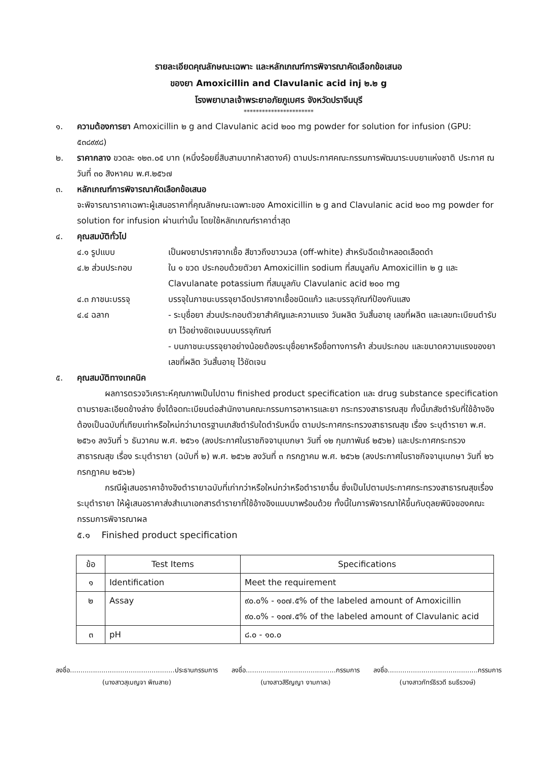รายละเอียดคุณลักษณะเฉพาะ และหลักเกณฑ์การพิจารณาคัดเลือกข้อเสนอ
ของยา Amoxicillin and Clavulanic acid inj ๒.๒ g
โรงพยาบาลเจ้าพระยาอภัยภูเบศร จังหวัดปราจีนบุรี
***********************
๑. ความต้องการยา Amoxicillin ๒ g and Clavulanic acid ๒๐๐ mg powder for solution for infusion (GPU: ๕๓๘๙๙๘)
๒. ราคากลาง ขวดละ ๑๒๓.๐๕ บาท (หนึ่งร้อยยี่สิบสามบาทห้าสตางค์) ตามประกาศคณะกรรมการพัฒนาระบบยาแห่งชาติ ประกาศ ณ วันที่ ๓๐ สิงหาคม พ.ศ.๒๕๖๗
๓. หลักเกณฑ์การพิจารณาคัดเลือกข้อเสนอ
จะพิจารณาราคาเฉพาะผู้เสนอราคาที่คุณลักษณะเฉพาะของ Amoxicillin ๒ g and Clavulanic acid ๒๐๐ mg powder for solution for infusion ผ่านเท่านั้น โดยใช้หลักเกณฑ์ราคาต่ำสุด
๔. คุณสมบัติทั่วไป
๔.๑ รูปแบบ เป็นผงยาปราศจากเชื้อ สีขาวถึงขาวนวล (off-white) สำหรับฉีดเข้าหลอดเลือดดำ
๔.๒ ส่วนประกอบ ใน ๑ ขวด ประกอบด้วยตัวยา Amoxicillin sodium ที่สมมูลกับ Amoxicillin ๒ g และ Clavulanate potassium ที่สมมูลกับ Clavulanic acid ๒๐๐ mg
๔.๓ ภาชนะบรรจุ บรรจุในภาชนะบรรจุยาฉีดปราศจากเชื้อชนิดแก้ว และบรรจุภัณฑ์ป้องกันแสง
๔.๔ ฉลาก - ระบุชื่อยา ส่วนประกอบตัวยาสำคัญและความแรง วันผลิต วันสิ้นอายุ เลขที่ผลิต และเลขทะเบียนตำรับยา ไว้อย่างชัดเจนบนบรรจุภัณฑ์
- บนภาชนะบรรจุยาอย่างน้อยต้องระบุชื่อยาหรือชื่อทางการค้า ส่วนประกอบ และขนาดความแรงของยา เลขที่ผลิต วันสิ้นอายุ ไว้ชัดเจน
๕. คุณสมบัติทางเทคนิค
ผลการตรวจวิเคราะห์คุณภาพเป็นไปตาม finished product specification และ drug substance specification ตามรายละเอียดข้างล่าง ซึ่งได้จดทะเบียนต่อสำนักงานคณะกรรมการอาหารและยา กระทรวงสาธารณสุข ทั้งนี้เภสัชตำรับที่ใช้อ้างอิงต้องเป็นฉบับที่เทียบเท่าหรือใหม่กว่ามาตรฐานเภสัชตำรับใดตำรับหนึ่ง ตามประกาศกระทรวงสาธารณสุข เรื่อง ระบุตำรายา พ.ศ. ๒๕๖๑ ลงวันที่ ๖ ธันวาคม พ.ศ. ๒๕๖๑ (ลงประกาศในราชกิจจานุเบกษา วันที่ ๑๒ กุมภาพันธ์ ๒๕๖๒) และประกาศกระทรวงสาธารณสุข เรื่อง ระบุตำรายา (ฉบับที่ ๒) พ.ศ. ๒๕๖๒ ลงวันที่ ๓ กรกฎาคม พ.ศ. ๒๕๖๒ (ลงประกาศในราชกิจจานุเบกษา วันที่ ๒๖ กรกฎาคม ๒๕๖๒)
กรณีผู้เสนอราคาอ้างอิงตำรายาฉบับที่เก่ากว่าหรือใหม่กว่าหรือตำรายาอื่น ซึ่งเป็นไปตามประกาศกระทรวงสาธารณสุขเรื่อง ระบุตำรายา ให้ผู้เสนอราคาส่งสำเนาเอกสารตำรายาที่ใช้อ้างอิงแนบมาพร้อมด้วย ทั้งนี้ในการพิจารณาให้ขึ้นกับดุลยพินิจของคณะกรรมการพิจารณาผล
๕.๑ Finished product specification
| ข้อ | Test Items | Specifications |
| --- | --- | --- |
| ๑ | Identification | Meet the requirement |
| ๒ | Assay | ๙๐.๐% - ๑๐๗.๕% of the labeled amount of Amoxicillin ๙๐.๐% - ๑๐๗.๕% of the labeled amount of Clavulanic acid |
| ๓ | pH | ๘.๐ - ๑๐.๐ |
ลงชื่อ..................................................ประธานกรรมการ
(นางสาวสุเบญจา พิณสาย)
ลงชื่อ...........................................กรรมการ
(นางสาวสิริญญา งามกาละ)
ลงชื่อ...........................................กรรมการ
(นางสาวภัทร์ธิรวดี ธนธีรวงษ์)